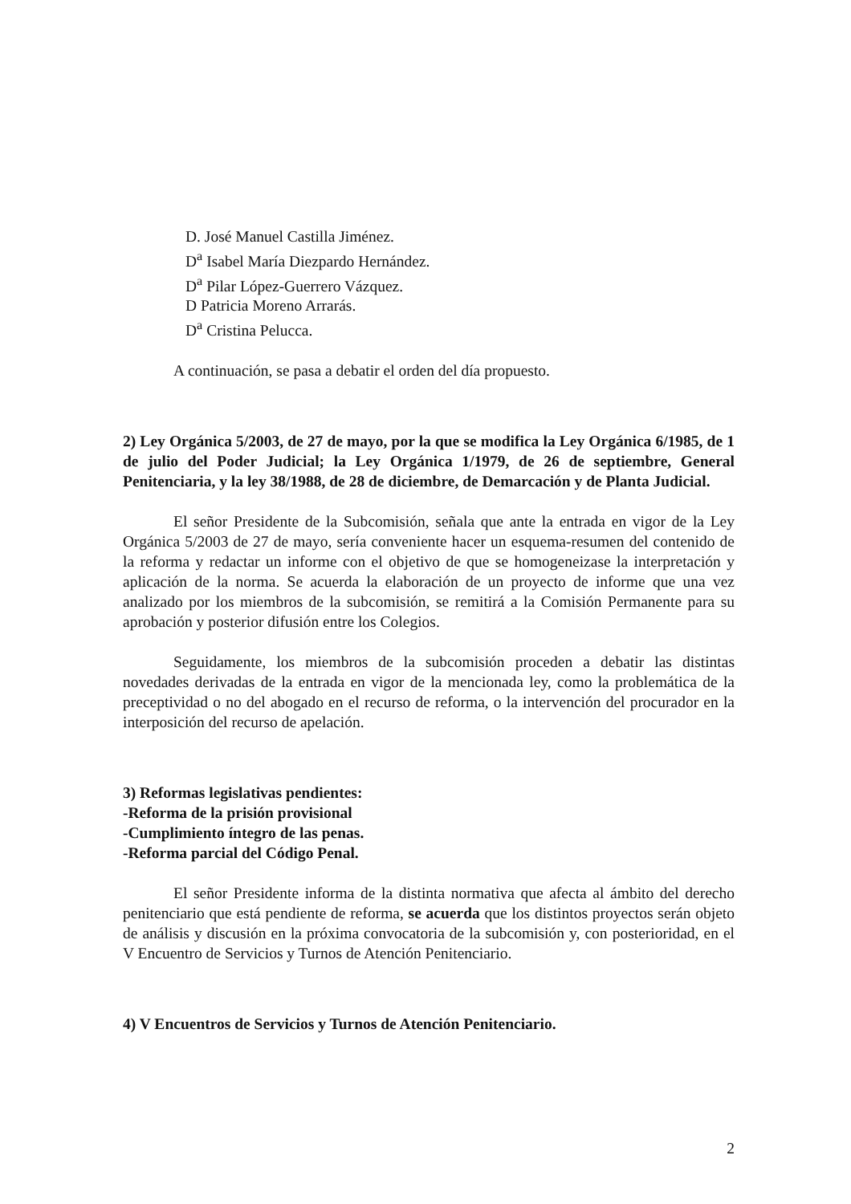D. José Manuel Castilla Jiménez.
D<sup>a</sup> Isabel María Diezpardo Hernández.
D<sup>a</sup> Pilar López-Guerrero Vázquez.
D Patricia Moreno Arrarás.
D<sup>a</sup> Cristina Pelucca.
A continuación, se pasa a debatir el orden del día propuesto.
2) Ley Orgánica 5/2003, de 27 de mayo, por la que se modifica la Ley Orgánica 6/1985, de 1 de julio del Poder Judicial; la Ley Orgánica 1/1979, de 26 de septiembre, General Penitenciaria, y la ley 38/1988, de 28 de diciembre, de Demarcación y de Planta Judicial.
El señor Presidente de la Subcomisión, señala que ante la entrada en vigor de la Ley Orgánica 5/2003 de 27 de mayo, sería conveniente hacer un esquema-resumen del contenido de la reforma y redactar un informe con el objetivo de que se homogeneizase la interpretación y aplicación de la norma. Se acuerda la elaboración de un proyecto de informe que una vez analizado por los miembros de la subcomisión, se remitirá a la Comisión Permanente para su aprobación y posterior difusión entre los Colegios.
Seguidamente, los miembros de la subcomisión proceden a debatir las distintas novedades derivadas de la entrada en vigor de la mencionada ley, como la problemática de la preceptividad o no del abogado en el recurso de reforma, o la intervención del procurador en la interposición del recurso de apelación.
3) Reformas legislativas pendientes:
-Reforma de la prisión provisional
-Cumplimiento íntegro de las penas.
-Reforma parcial del Código Penal.
El señor Presidente informa de la distinta normativa que afecta al ámbito del derecho penitenciario que está pendiente de reforma, se acuerda que los distintos proyectos serán objeto de análisis y discusión en la próxima convocatoria de la subcomisión y, con posterioridad, en el V Encuentro de Servicios y Turnos de Atención Penitenciario.
4) V Encuentros de Servicios y Turnos de Atención Penitenciario.
2